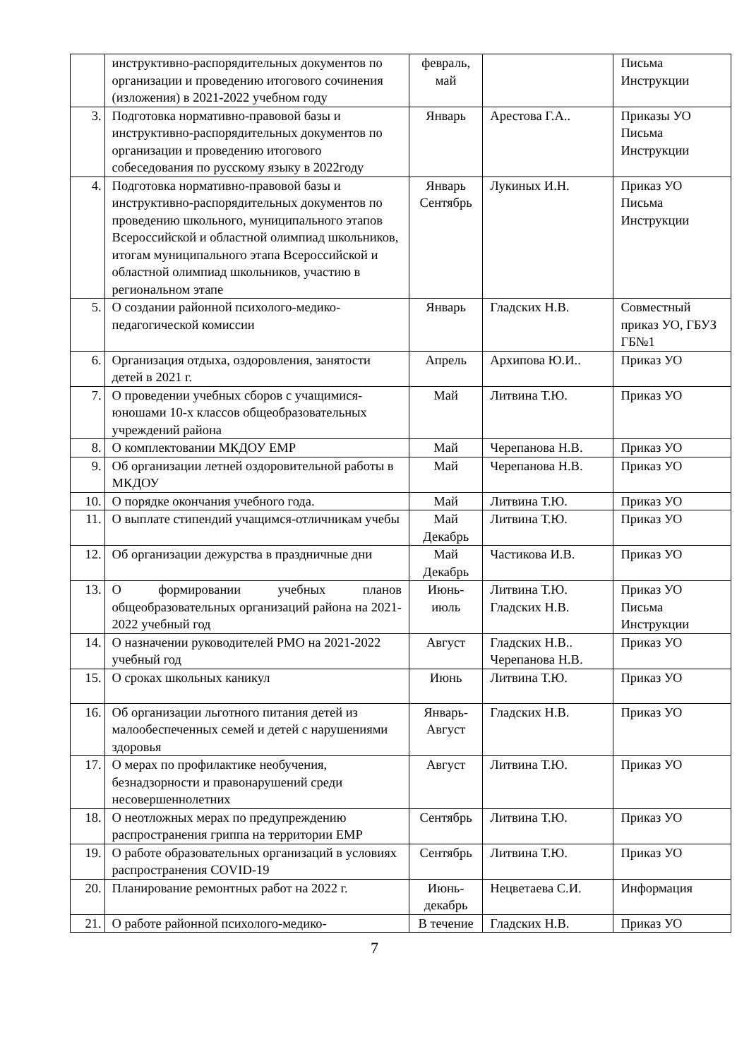| | инструктивно-распорядительных документов по организации и проведению итогового сочинения (изложения) в 2021-2022 учебном году | февраль, май | | Письма Инструкции |
| 3. | Подготовка нормативно-правовой базы и инструктивно-распорядительных документов по организации и проведению итогового собеседования по русскому языку в 2022году | Январь | Арестова Г.А.. | Приказы УО Письма Инструкции |
| 4. | Подготовка нормативно-правовой базы и инструктивно-распорядительных документов по проведению школьного, муниципального этапов Всероссийской и областной олимпиад школьников, итогам муниципального этапа Всероссийской и областной олимпиад школьников, участию в региональном этапе | Январь Сентябрь | Лукиных И.Н. | Приказ УО Письма Инструкции |
| 5. | О создании районной психолого-медико-педагогической комиссии | Январь | Гладских Н.В. | Совместный приказ УО, ГБУЗ ГБ№1 |
| 6. | Организация отдыха, оздоровления, занятости детей в 2021 г. | Апрель | Архипова Ю.И.. | Приказ УО |
| 7. | О проведении учебных сборов с учащимися-юношами 10-х классов общеобразовательных учреждений района | Май | Литвина Т.Ю. | Приказ УО |
| 8. | О комплектовании МКДОУ ЕМР | Май | Черепанова Н.В. | Приказ УО |
| 9. | Об организации летней оздоровительной работы в МКДОУ | Май | Черепанова Н.В. | Приказ УО |
| 10. | О порядке окончания учебного года. | Май | Литвина Т.Ю. | Приказ УО |
| 11. | О выплате стипендий учащимся-отличникам учебы | Май Декабрь | Литвина Т.Ю. | Приказ УО |
| 12. | Об организации дежурства в праздничные дни | Май Декабрь | Частикова И.В. | Приказ УО |
| 13. | О формировании учебных планов общеобразовательных организаций района на 2021-2022 учебный год | Июнь- июль | Литвина Т.Ю. Гладских Н.В. | Приказ УО Письма Инструкции |
| 14. | О назначении руководителей РМО на 2021-2022 учебный год | Август | Гладских Н.В.. Черепанова Н.В. | Приказ УО |
| 15. | О сроках школьных каникул | Июнь | Литвина Т.Ю. | Приказ УО |
| 16. | Об организации льготного питания детей из малообеспеченных семей и детей с нарушениями здоровья | Январь- Август | Гладских Н.В. | Приказ УО |
| 17. | О мерах по профилактике необучения, безнадзорности и правонарушений среди несовершеннолетних | Август | Литвина Т.Ю. | Приказ УО |
| 18. | О неотложных мерах по предупреждению распространения гриппа на территории ЕМР | Сентябрь | Литвина Т.Ю. | Приказ УО |
| 19. | О работе образовательных организаций в условиях распространения COVID-19 | Сентябрь | Литвина Т.Ю. | Приказ УО |
| 20. | Планирование ремонтных работ на 2022 г. | Июнь- декабрь | Нецветаева С.И. | Информация |
| 21. | О работе районной психолого-медико- | В течение | Гладских Н.В. | Приказ УО |
7